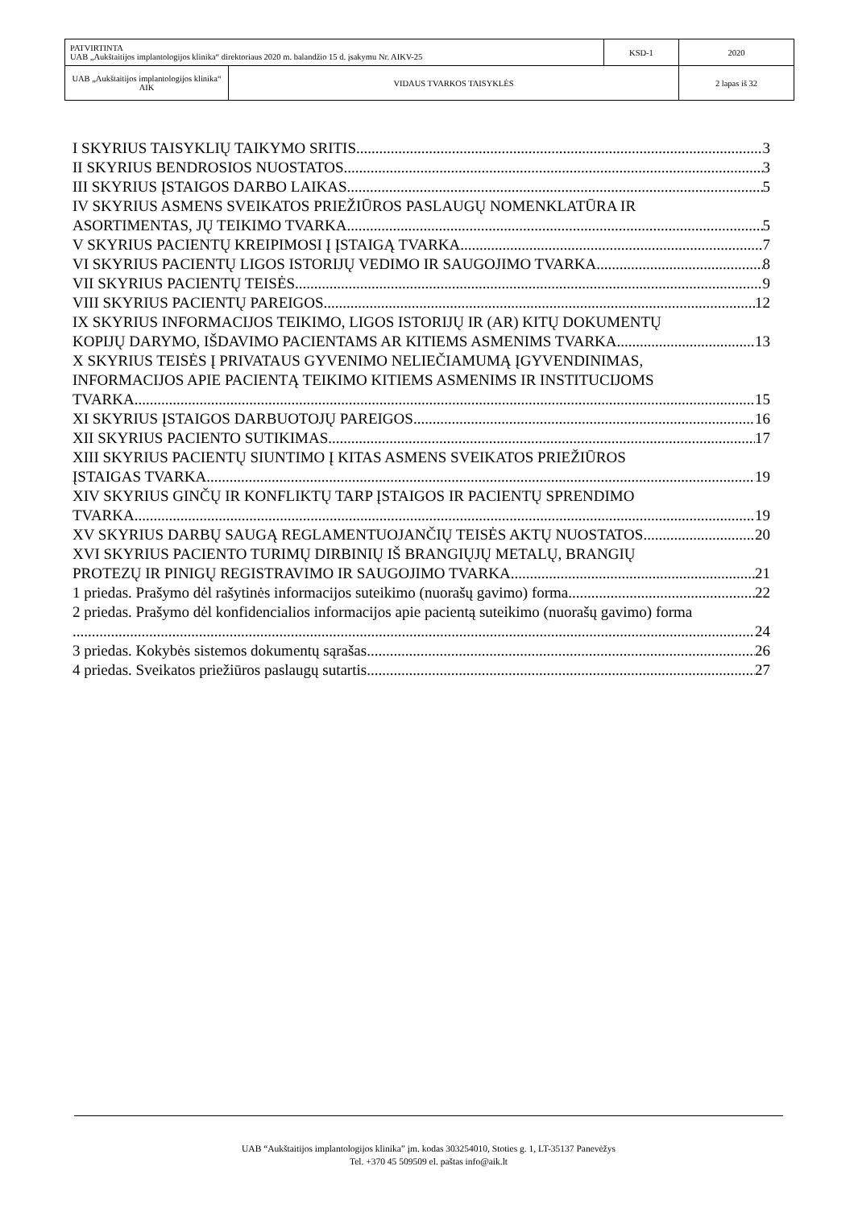| PATVIRTINTA UAB „Aukštaitijos implantologijos klinika“ direktoriaus 2020 m. balandžio 15 d. įsakymu Nr. AIKV-25 | | KSD-1 | 2020 |
| UAB „Aukštaitijos implantologijos klinika“ AIK | VIDAUS TVARKOS TAISYKLĖS | | 2 lapas iš 32 |
I SKYRIUS TAISYKLIŲ TAIKYMO SRITIS 3
II SKYRIUS BENDROSIOS NUOSTATOS 3
III SKYRIUS ĮSTAIGOS DARBO LAIKAS 5
IV SKYRIUS ASMENS SVEIKATOS PRIEŽIŪROS PASLAUGŲ NOMENKLATŪRA IR
ASORTIMENTAS, JŲ TEIKIMO TVARKA 5
V SKYRIUS PACIENTŲ KREIPIMOSI Į ĮSTAIGĄ TVARKA 7
VI SKYRIUS PACIENTŲ LIGOS ISTORIJŲ VEDIMO IR SAUGOJIMO TVARKA 8
VII SKYRIUS PACIENTŲ TEISĖS 9
VIII SKYRIUS PACIENTŲ PAREIGOS 12
IX SKYRIUS INFORMACIJOS TEIKIMO, LIGOS ISTORIJŲ IR (AR) KITŲ DOKUMENTŲ
KOPIJŲ DARYMO, IŠDAVIMO PACIENTAMS AR KITIEMS ASMENIMS TVARKA 13
X SKYRIUS TEISĖS Į PRIVATAUS GYVENIMO NELIEČIAMUMĄ ĮGYVENDINIMAS,
INFORMACIJOS APIE PACIENTĄ TEIKIMO KITIEMS ASMENIMS IR INSTITUCIJOMS
TVARKA 15
XI SKYRIUS ĮSTAIGOS DARBUOTOJŲ PAREIGOS 16
XII SKYRIUS PACIENTO SUTIKIMAS 17
XIII SKYRIUS PACIENTŲ SIUNTIMO Į KITAS ASMENS SVEIKATOS PRIEŽIŪROS
ĮSTAIGAS TVARKA 19
XIV SKYRIUS GINČŲ IR KONFLIKTŲ TARP ĮSTAIGOS IR PACIENTŲ SPRENDIMO
TVARKA 19
XV SKYRIUS DARBŲ SAUGĄ REGLAMENTUOJANČIŲ TEISĖS AKTŲ NUOSTATOS 20
XVI SKYRIUS PACIENTO TURIMŲ DIRBINIŲ IŠ BRANGIŲJŲ METALŲ, BRANGIŲ
PROTEZŲ IR PINIGŲ REGISTRAVIMO IR SAUGOJIMO TVARKA 21
1 priedas. Prašymo dėl rašytinės informacijos suteikimo (nuorašų gavimo) forma 22
2 priedas. Prašymo dėl konfidencialios informacijos apie pacientą suteikimo (nuorašų gavimo) forma
24
3 priedas. Kokybės sistemos dokumentų sąrašas 26
4 priedas. Sveikatos priežiūros paslaugų sutartis 27
UAB “Aukštaitijos implantologijos klinika” įm. kodas 303254010, Stoties g. 1, LT-35137 Panevėžys
Tel. +370 45 509509 el. paštas info@aik.lt